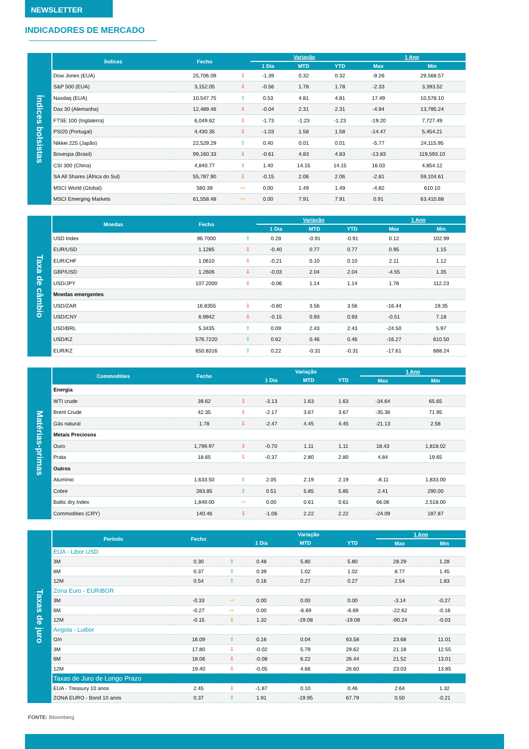NEWSLETTER
INDICADORES DE MERCADO
Índices bolsistas
| Índices | Fecho | | Variação | | | 1 Ano | |
| --- | --- | --- | --- | --- | --- | --- | --- |
| | | | 1 Dia | MTD | YTD | Max | Min |
| Dow Jones (EUA) | 25,706.09 | ⇩ | -1.39 | 0.32 | 0.32 | -9.26 | 29,568.57 |
| S&P 500 (EUA) | 3,152.05 | ⇩ | -0.56 | 1.78 | 1.78 | -2.33 | 3,393.52 |
| Nasdaq (EUA) | 10,547.75 | ⇧ | 0.53 | 4.81 | 4.81 | 17.49 | 10,578.10 |
| Dax 30 (Alemanha) | 12,489.46 | ⇩ | -0.04 | 2.31 | 2.31 | -4.94 | 13,795.24 |
| FTSE 100 (Inglaterra) | 6,049.62 | ⇩ | -1.73 | -1.23 | -1.23 | -19.20 | 7,727.49 |
| PSI20 (Portugal) | 4,430.35 | ⇩ | -1.03 | 1.58 | 1.58 | -14.47 | 5,454.21 |
| Nikkei 225 (Japão) | 22,529.29 | ⇧ | 0.40 | 0.01 | 0.01 | -5.77 | 24,115.95 |
| Bovespa (Brasil) | 99,160.33 | ⇩ | -0.61 | 4.83 | 4.83 | -13.83 | 119,593.10 |
| CSI 300 (China) | 4,840.77 | ⇧ | 1.40 | 14.15 | 14.15 | 16.03 | 4,854.12 |
| SA All Shares (África do Sul) | 55,787.90 | ⇩ | -0.15 | 2.06 | 2.06 | -2.81 | 59,104.61 |
| MSCI World (Global) | 560.39 | ⇨ | 0.00 | 1.49 | 1.49 | -4.82 | 610.10 |
| MSCI Emerging Markets | 61,558.48 | ⇨ | 0.00 | 7.91 | 7.91 | 0.91 | 63,410.88 |
Taxa de câmbio
| Moedas | Fecho | | Variação | | | 1 Ano | |
| --- | --- | --- | --- | --- | --- | --- | --- |
| | | | 1 Dia | MTD | YTD | Max | Min |
| USD Index | 96.7000 | ⇧ | 0.28 | -0.91 | -0.91 | 0.12 | 102.99 |
| EUR/USD | 1.1285 | ⇩ | -0.40 | 0.77 | 0.77 | 0.95 | 1.15 |
| EUR/CHF | 1.0610 | ⇩ | -0.21 | 0.10 | 0.10 | 2.11 | 1.12 |
| GBP/USD | 1.2606 | ⇩ | -0.03 | 2.04 | 2.04 | -4.55 | 1.35 |
| USD/JPY | 107.2000 | ⇩ | -0.06 | 1.14 | 1.14 | 1.78 | 112.23 |
| Moedas emergentes | | | | | | | |
| USD/ZAR | 16.8355 | ⇩ | -0.60 | 3.56 | 3.56 | -16.44 | 19.35 |
| USD/CNY | 6.9942 | ⇩ | -0.15 | 0.93 | 0.93 | -0.51 | 7.18 |
| USD/BRL | 5.3435 | ⇧ | 0.09 | 2.43 | 2.43 | -24.50 | 5.97 |
| USD/KZ | 576.7220 | ⇧ | 0.62 | 0.46 | 0.46 | -16.27 | 610.50 |
| EUR/KZ | 650.8316 | ⇧ | 0.22 | -0.31 | -0.31 | -17.61 | 688.24 |
Matérias-primas
| Commodities | Fecho | | Variação | | | 1 Ano | |
| --- | --- | --- | --- | --- | --- | --- | --- |
| | | | 1 Dia | MTD | YTD | Max | Min |
| Energia | | | | | | | |
| WTI crude | 39.62 | ⇩ | -3.13 | 1.63 | 1.63 | -34.64 | 65.65 |
| Brent Crude | 42.35 | ⇩ | -2.17 | 3.67 | 3.67 | -35.36 | 71.95 |
| Gás natural | 1.78 | ⇩ | -2.47 | 4.45 | 4.45 | -21.13 | 2.58 |
| Metais Preciosos | | | | | | | |
| Ouro | 1,799.97 | ⇩ | -0.70 | 1.11 | 1.11 | 18.43 | 1,818.02 |
| Prata | 18.65 | ⇩ | -0.37 | 2.80 | 2.80 | 4.84 | 19.65 |
| Outros | | | | | | | |
| Alumínio | 1,633.50 | ⇧ | 2.05 | 2.19 | 2.19 | -8.11 | 1,833.00 |
| Cobre | 283.85 | ⇧ | 0.51 | 5.85 | 5.85 | 2.41 | 290.00 |
| Baltic dry Index | 1,849.00 | ⇨ | 0.00 | 0.61 | 0.61 | 66.06 | 2,518.00 |
| Commodities (CRY) | 140.46 | ⇩ | -1.06 | 2.22 | 2.22 | -24.09 | 187.87 |
Taxas de juro
| Período | Fecho | | Variação | | | 1 Ano | |
| --- | --- | --- | --- | --- | --- | --- | --- |
| | | | 1 Dia | MTD | YTD | Max | Min |
| EUA - Libor USD | | | | | | | |
| 3M | 0.30 | ⇧ | 0.48 | 5.80 | 5.80 | 28.29 | 1.28 |
| 6M | 0.37 | ⇧ | 0.39 | 1.02 | 1.02 | 8.77 | 1.45 |
| 12M | 0.54 | ⇧ | 0.16 | 0.27 | 0.27 | 2.54 | 1.83 |
| Zona Euro - EURIBOR | | | | | | | |
| 3M | -0.33 | ⇨ | 0.00 | 0.00 | 0.00 | -3.14 | -0.27 |
| 6M | -0.27 | ⇨ | 0.00 | -6.69 | -6.69 | -22.62 | -0.16 |
| 12M | -0.15 | ⇧ | 1.32 | -19.08 | -19.08 | -90.24 | -0.03 |
| Angola - Luibor | | | | | | | |
| O/n | 16.09 | ⇧ | 0.16 | 0.04 | 63.58 | 23.68 | 11.01 |
| 3M | 17.80 | ⇩ | -0.02 | 5.79 | 29.62 | 21.18 | 12.55 |
| 6M | 18.06 | ⇩ | -0.08 | 6.22 | 26.44 | 21.52 | 13.01 |
| 12M | 19.40 | ⇩ | -0.05 | 4.66 | 26.60 | 23.03 | 13.85 |
| Taxas de Juro de Longo Prazo | | | | | | | |
| EUA - Treasury 10 anos | 2.45 | ⇩ | -1.87 | 0.10 | 0.46 | 2.64 | 1.32 |
| ZONA EURO - Bond 10 anos | 0.37 | ⇧ | 1.91 | -19.95 | 67.79 | 0.50 | -0.21 |
FONTE: Bloomberg